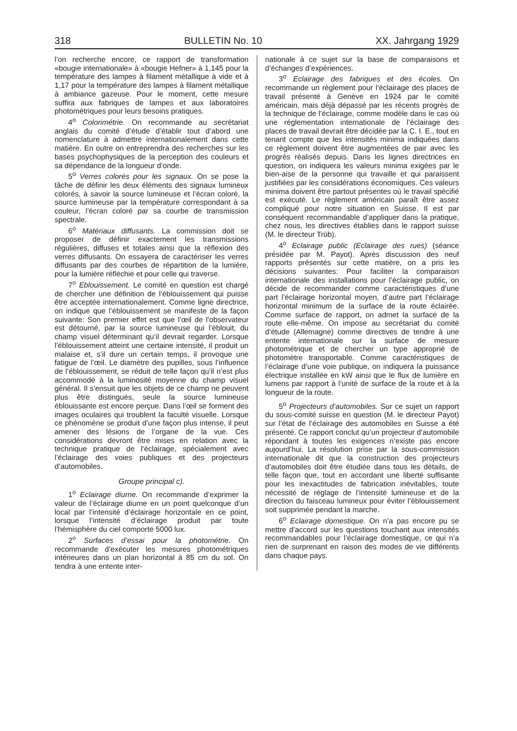318 BULLETIN No. 10 XX. Jahrgang 1929
l’on recherche encore, ce rapport de transformation «bougie internationale» à «bougie Hefner» à 1,145 pour la température des lampes à filament métallique à vide et à 1,17 pour la température des lampes à filament métallique à ambiance gazeuse. Pour le moment, cette mesure suffira aux fabriques de lampes et aux laboratoires photométriques pour leurs besoins pratiques.
4<sup>o</sup> Colorimétrie. On recommande au secrétariat anglais du comité d’étude d’établir tout d’abord une nomenclature à admettre internationalement dans cette matière. En outre on entreprendra des recherches sur les bases psychophysiques de la perception des couleurs et sa dépendance de la longueur d’onde.
5<sup>o</sup> Verres colorés pour les signaux. On se pose la tâche de définir les deux éléments des signaux lumineux colorés, à savoir la source lumineuse et l’écran coloré, la source lumineuse par la température correspondant à sa couleur, l’écran coloré par sa courbe de transmission spectrale.
6<sup>o</sup> Matériaux diffusants. La commission doit se proposer de définir exactement les transmissions régulières, diffuses et totales ainsi que la réflexion des verres diffusants. On essayera de caractériser les verres diffusants par des courbes de répartition de la lumière, pour la lumière réfléchie et pour celle qui traverse.
7<sup>o</sup> Eblouissement. Le comité en question est chargé de chercher une définition de l’éblouissement qui puisse être acceptée internationalement. Comme ligne directrice, on indique que l’éblouissement se manifeste de la façon suivante: Son premier effet est que l’œil de l’observateur est détourné, par la source lumineuse qui l’éblouit, du champ visuel déterminant qu’il devrait regarder. Lorsque l’éblouissement atteint une certaine intensité, il produit un malaise et, s’il dure un certain temps, il provoque une fatigue de l’œil. Le diamètre des pupilles, sous l’influence de l’éblouissement, se réduit de telle façon qu’il n’est plus accommodé à la luminosité moyenne du champ visuel général. Il s’ensuit que les objets de ce champ ne peuvent plus être distingués, seule la source lumineuse éblouissante est encore perçue. Dans l’œil se forment des images oculaires qui troublent la faculté visuelle. Lorsque ce phénomène se produit d’une façon plus intense, il peut amener des lésions de l’organe de la vue. Ces considérations devront être mises en relation avec la technique pratique de l’éclairage, spécialement avec l’éclairage des voies publiques et des projecteurs d’automobiles.
Groupe principal c).
1<sup>o</sup> Eclairage diurne. On recommande d’exprimer la valeur de l’éclairage diurne en un point quelconque d’un local par l’intensité d’éclairage horizontale en ce point, lorsque l’intensité d’éclairage produit par toute l’hémisphère du ciel comporte 5000 lux.
2<sup>o</sup> Surfaces d’essai pour la photométrie. On recommande d’exécuter les mesures photométriques intérieures dans un plan horizontal à 85 cm du sol. On tendra à une entente inter-
nationale à ce sujet sur la base de comparaisons et d’échanges d’expériences.
3<sup>o</sup> Eclairage des fabriques et des écoles. On recommande un règlement pour l’éclairage des places de travail présenté à Genève en 1924 par le comité américain, mais déjà dépassé par les récents progrès de la technique de l’éclairage, comme modèle dans le cas où une réglementation internationale de l’éclairage des places de travail devrait être décidée par la C. I. E., tout en tenant compte que les intensités minima indiquées dans ce règlement doivent être augmentées de pair avec les progrès réalisés depuis. Dans les lignes directrices en question, on indiquera les valeurs minima exigées par le bien-aise de la personne qui travaille et qui paraissent justifiées par les considérations économiques. Ces valeurs minima doivent être partout présentes où le travail spécifié est exécuté. Le règlement américain paraît être assez compliqué pour notre situation en Suisse. Il est par conséquent recommandable d’appliquer dans la pratique, chez nous, les directives établies dans le rapport suisse (M. le directeur Trüb).
4<sup>o</sup> Eclairage public (Eclairage des rues) (séance présidée par M. Payot). Après discussion des neuf rapports présentés sur cette matière, on a pris les décisions suivantes: Pour faciliter la comparaison internationale des installations pour l’éclairage public, on décide de recommander comme caractéristiques d’une part l’éclairage horizontal moyen, d’autre part l’éclairage horizontal minimum de la surface de la route éclairée. Comme surface de rapport, on admet la surface de la route elle-même. On impose au secrétariat du comité d’étude (Allemagne) comme directives de tendre à une entente internationale sur la surface de mesure photométrique et de chercher un type approprié de photomètre transportable. Comme caractéristiques de l’éclairage d’une voie publique, on indiquera la puissance électrique installée en kW ainsi que le flux de lumière en lumens par rapport à l’unité de surface de la route et à la longueur de la route.
5<sup>o</sup> Projecteurs d’automobiles. Sur ce sujet un rapport du sous-comité suisse en question (M. le directeur Payot) sur l’état de l’éclairage des automobiles en Suisse a été présenté. Ce rapport conclut qu’un projecteur d’automobile répondant à toutes les exigences n’existe pas encore aujourd’hui. La résolution prise par la sous-commission internationale dit que la construction des projecteurs d’automobiles doit être étudiée dans tous les détails, de telle façon que, tout en accordant une liberté suffisante pour les inexactitudes de fabrication inévitables, toute nécessité de réglage de l’intensité lumineuse et de la direction du faisceau lumineux pour éviter l’éblouissement soit supprimée pendant la marche.
6<sup>o</sup> Eclairage domestique. On n’a pas encore pu se mettre d’accord sur les questions touchant aux intensités recommandables pour l’éclairage domestique, ce qui n’a rien de surprenant en raison des modes de vie différents dans chaque pays.